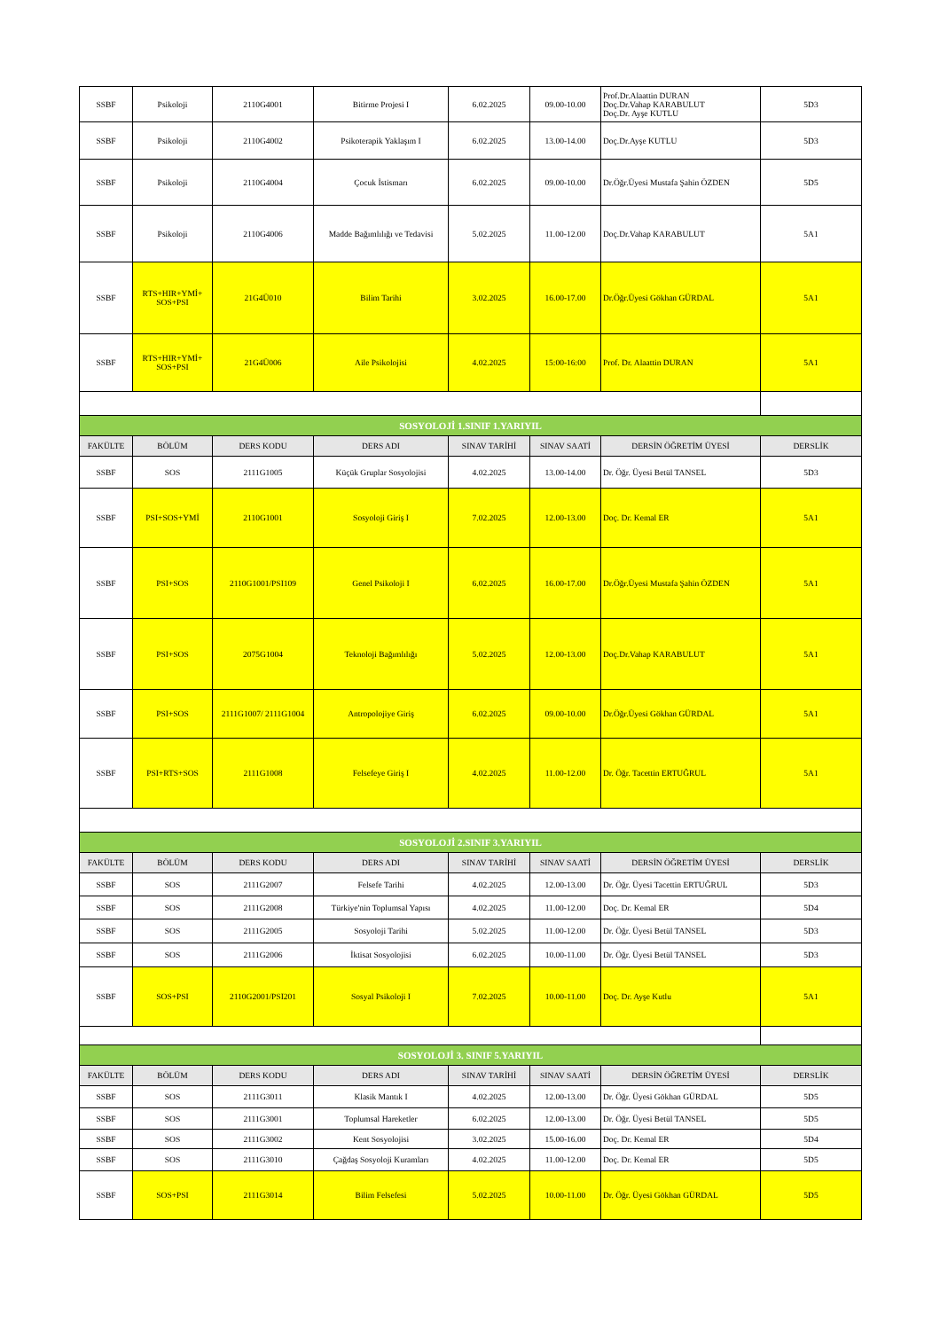| SSBF | Psikoloji | 2110G4001 | Bitirme Projesi I | 6.02.2025 | 09.00-10.00 | Prof.Dr.Alaattin DURAN Doç.Dr.Vahap KARABULUT Doç.Dr. Ayşe KUTLU | 5D3 |
| SSBF | Psikoloji | 2110G4002 | Psikoterapik Yaklaşım I | 6.02.2025 | 13.00-14.00 | Doç.Dr.Ayşe KUTLU | 5D3 |
| SSBF | Psikoloji | 2110G4004 | Çocuk İstismarı | 6.02.2025 | 09.00-10.00 | Dr.Öğr.Üyesi Mustafa Şahin ÖZDEN | 5D5 |
| SSBF | Psikoloji | 2110G4006 | Madde Bağımlılığı ve Tedavisi | 5.02.2025 | 11.00-12.00 | Doç.Dr.Vahap KARABULUT | 5A1 |
| SSBF | RTS+HIR+YMİ+ SOS+PSI | 21G4Ü010 | Bilim Tarihi | 3.02.2025 | 16.00-17.00 | Dr.Öğr.Üyesi Gökhan GÜRDAL | 5A1 |
| SSBF | RTS+HIR+YMİ+ SOS+PSI | 21G4Ü006 | Aile Psikolojisi | 4.02.2025 | 15:00-16:00 | Prof. Dr. Alaattin DURAN | 5A1 |
| SOSYOLOJİ 1.SINIF 1.YARIYIL | | | | | | | |
| FAKÜLTE | BÖLÜM | DERS KODU | DERS ADI | SINAV TARİHİ | SINAV SAATİ | DERSİN ÖĞRETİM ÜYESİ | DERSLİK |
| SSBF | SOS | 2111G1005 | Küçük Gruplar Sosyolojisi | 4.02.2025 | 13.00-14.00 | Dr. Öğr. Üyesi Betül TANSEL | 5D3 |
| SSBF | PSI+SOS+YMİ | 2110G1001 | Sosyoloji Giriş I | 7.02.2025 | 12.00-13.00 | Doç. Dr. Kemal ER | 5A1 |
| SSBF | PSI+SOS | 2110G1001/PSI109 | Genel Psikoloji I | 6.02.2025 | 16.00-17.00 | Dr.Öğr.Üyesi Mustafa Şahin ÖZDEN | 5A1 |
| SSBF | PSI+SOS | 2075G1004 | Teknoloji Bağımlılığı | 5.02.2025 | 12.00-13.00 | Doç.Dr.Vahap KARABULUT | 5A1 |
| SSBF | PSI+SOS | 2111G1007/ 2111G1004 | Antropolojiye Giriş | 6.02.2025 | 09.00-10.00 | Dr.Öğr.Üyesi Gökhan GÜRDAL | 5A1 |
| SSBF | PSI+RTS+SOS | 2111G1008 | Felsefeye Giriş I | 4.02.2025 | 11.00-12.00 | Dr. Öğr. Tacettin ERTUĞRUL | 5A1 |
| SOSYOLOJİ 2.SINIF 3.YARIYIL | | | | | | | |
| FAKÜLTE | BÖLÜM | DERS KODU | DERS ADI | SINAV TARİHİ | SINAV SAATİ | DERSİN ÖĞRETİM ÜYESİ | DERSLİK |
| SSBF | SOS | 2111G2007 | Felsefe Tarihi | 4.02.2025 | 12.00-13.00 | Dr. Öğr. Üyesi Tacettin ERTUĞRUL | 5D3 |
| SSBF | SOS | 2111G2008 | Türkiye'nin Toplumsal Yapısı | 4.02.2025 | 11.00-12.00 | Doç. Dr. Kemal ER | 5D4 |
| SSBF | SOS | 2111G2005 | Sosyoloji Tarihi | 5.02.2025 | 11.00-12.00 | Dr. Öğr. Üyesi Betül TANSEL | 5D3 |
| SSBF | SOS | 2111G2006 | İktisat Sosyolojisi | 6.02.2025 | 10.00-11.00 | Dr. Öğr. Üyesi Betül TANSEL | 5D3 |
| SSBF | SOS+PSI | 2110G2001/PSI201 | Sosyal Psikoloji I | 7.02.2025 | 10.00-11.00 | Doç. Dr. Ayşe Kutlu | 5A1 |
| SOSYOLOJİ 3. SINIF 5.YARIYIL | | | | | | | |
| FAKÜLTE | BÖLÜM | DERS KODU | DERS ADI | SINAV TARİHİ | SINAV SAATİ | DERSİN ÖĞRETİM ÜYESİ | DERSLİK |
| SSBF | SOS | 2111G3011 | Klasik Mantık I | 4.02.2025 | 12.00-13.00 | Dr. Öğr. Üyesi Gökhan GÜRDAL | 5D5 |
| SSBF | SOS | 2111G3001 | Toplumsal Hareketler | 6.02.2025 | 12.00-13.00 | Dr. Öğr. Üyesi Betül TANSEL | 5D5 |
| SSBF | SOS | 2111G3002 | Kent Sosyolojisi | 3.02.2025 | 15.00-16.00 | Doç. Dr. Kemal ER | 5D4 |
| SSBF | SOS | 2111G3010 | Çağdaş Sosyoloji Kuramları | 4.02.2025 | 11.00-12.00 | Doç. Dr. Kemal ER | 5D5 |
| SSBF | SOS+PSI | 2111G3014 | Bilim Felsefesi | 5.02.2025 | 10.00-11.00 | Dr. Öğr. Üyesi Gökhan GÜRDAL | 5D5 |